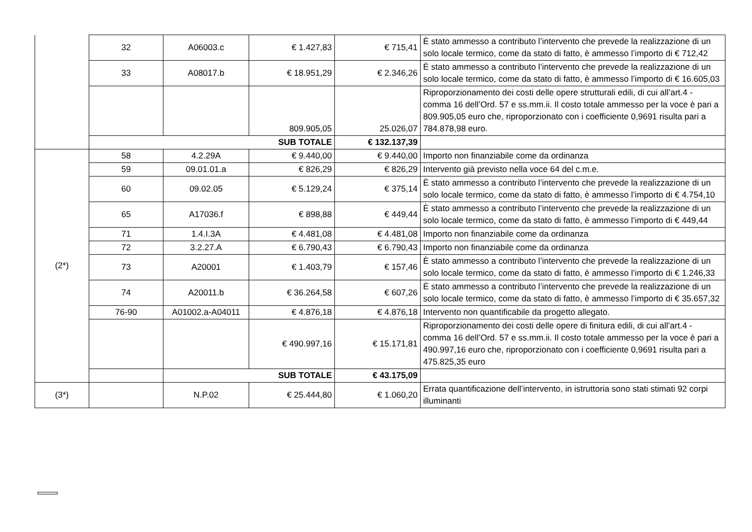| | 32 | A06003.c | € 1.427,83 | € 715,41 | È stato ammesso a contributo l’intervento che prevede la realizzazione di un solo locale termico, come da stato di fatto, è ammesso l’importo di € 712,42 |
| | 33 | A08017.b | € 18.951,29 | € 2.346,26 | È stato ammesso a contributo l’intervento che prevede la realizzazione di un solo locale termico, come da stato di fatto, è ammesso l’importo di € 16.605,03 |
| | | | 809.905,05 | 25.026,07 | Riproporzionamento dei costi delle opere strutturali edili, di cui all’art.4 - comma 16 dell’Ord. 57 e ss.mm.ii. Il costo totale ammesso per la voce è pari a 809.905,05 euro che, riproporzionato con i coefficiente 0,9691 risulta pari a 784.878,98 euro. |
| | SUB TOTALE | | | € 132.137,39 | |
| (2*) | 58 | 4.2.29A | € 9.440,00 | € 9.440,00 | Importo non finanziabile come da ordinanza |
| | 59 | 09.01.01.a | € 826,29 | € 826,29 | Intervento già previsto nella voce 64 del c.m.e. |
| | 60 | 09.02.05 | € 5.129,24 | € 375,14 | È stato ammesso a contributo l’intervento che prevede la realizzazione di un solo locale termico, come da stato di fatto, è ammesso l’importo di € 4.754,10 |
| | 65 | A17036.f | € 898,88 | € 449,44 | È stato ammesso a contributo l’intervento che prevede la realizzazione di un solo locale termico, come da stato di fatto, è ammesso l’importo di € 449,44 |
| | 71 | 1.4.I.3A | € 4.481,08 | € 4.481,08 | Importo non finanziabile come da ordinanza |
| | 72 | 3.2.27.A | € 6.790,43 | € 6.790,43 | Importo non finanziabile come da ordinanza |
| | 73 | A20001 | € 1.403,79 | € 157,46 | È stato ammesso a contributo l’intervento che prevede la realizzazione di un solo locale termico, come da stato di fatto, è ammesso l’importo di € 1.246,33 |
| | 74 | A20011.b | € 36.264,58 | € 607,26 | È stato ammesso a contributo l’intervento che prevede la realizzazione di un solo locale termico, come da stato di fatto, è ammesso l’importo di € 35.657,32 |
| | 76-90 | A01002.a-A04011 | € 4.876,18 | € 4.876,18 | Intervento non quantificabile da progetto allegato. |
| | | | € 490.997,16 | € 15.171,81 | Riproporzionamento dei costi delle opere di finitura edili, di cui all’art.4 - comma 16 dell’Ord. 57 e ss.mm.ii. Il costo totale ammesso per la voce è pari a 490.997,16 euro che, riproporzionato con i coefficiente 0,9691 risulta pari a 475.825,35 euro |
| | | SUB TOTALE | | € 43.175,09 | |
| (3*) | | N.P.02 | € 25.444,80 | € 1.060,20 | Errata quantificazione dell’intervento, in istruttoria sono stati stimati 92 corpi illuminanti |